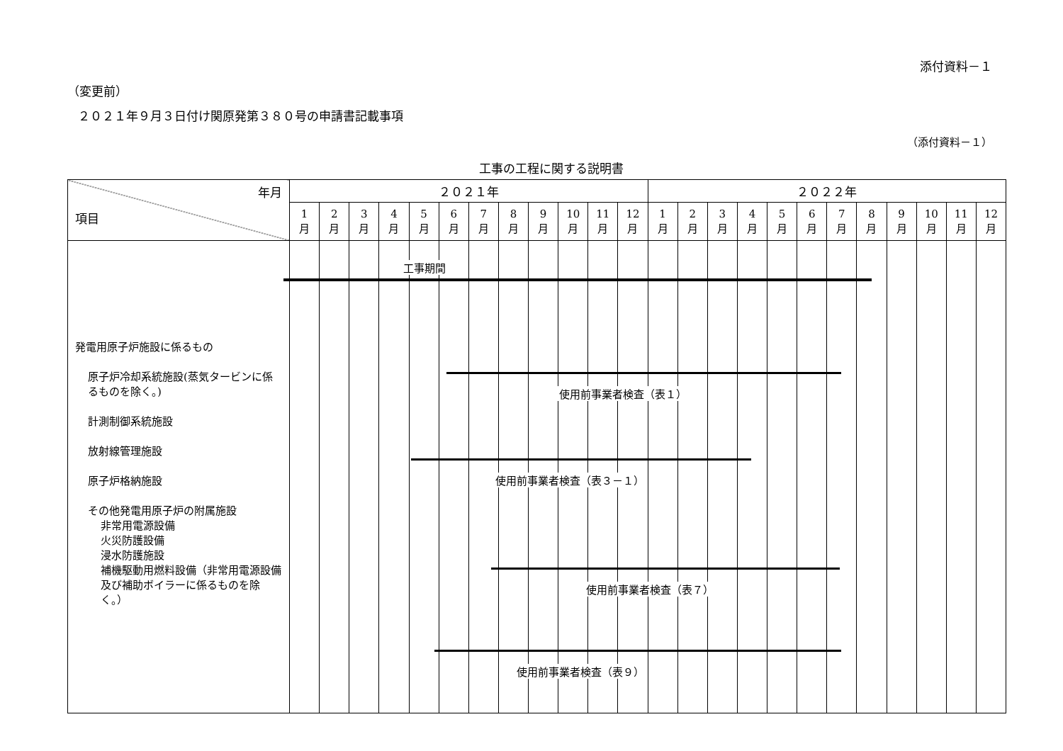添付資料－１
（変更前）
２０２１年９月３日付け関原発第３８０号の申請書記載事項
（添付資料－１）
工事の工程に関する説明書
| 年月 項目 | ２０２１年 | | | | | | | | | | | | ２０２２年 | | | | | | | | | | | |
| --- | --- | --- | --- | --- | --- | --- | --- | --- | --- | --- | --- | --- | --- | --- | --- | --- | --- | --- | --- | --- | --- | --- | --- | --- |
| | 1 月 | 2 月 | 3 月 | 4 月 | 5 月 | 6 月 | 7 月 | 8 月 | 9 月 | 10 月 | 11 月 | 12 月 | 1 月 | 2 月 | 3 月 | 4 月 | 5 月 | 6 月 | 7 月 | 8 月 | 9 月 | 10 月 | 11 月 | 12 月 |
| 発電用原子炉施設に係るもの 原子炉冷却系統施設(蒸気タービンに係るものを除く。) 計測制御系統施設 放射線管理施設 原子炉格納施設 その他発電用原子炉の附属施設 非常用電源設備 火災防護設備 浸水防護施設 補機駆動用燃料設備（非常用電源設備及び補助ボイラーに係るものを除く。） | | | | | | | | | | | | | | | | | | | | | | | | |
工事期間
使用前事業者検査（表１）
使用前事業者検査（表３－１）
使用前事業者検査（表７）
使用前事業者検査（表９）